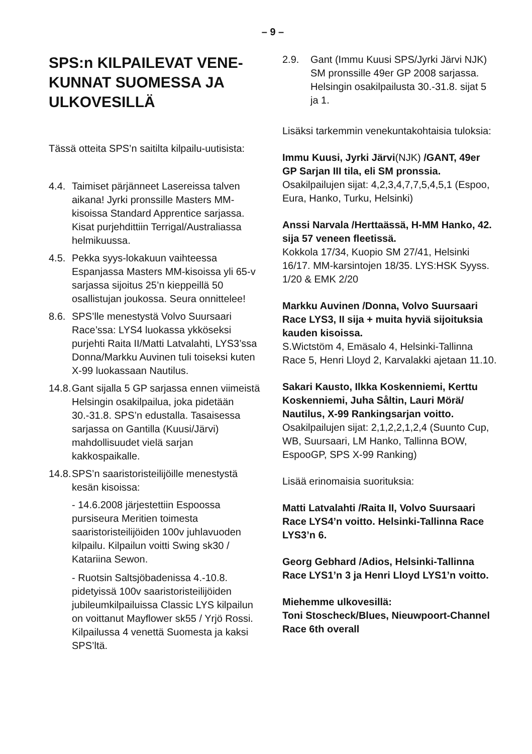– 9 –
SPS:n KILPAILEVAT VENE-KUNNAT SUOMESSA JA ULKOVESILLÄ
Tässä otteita SPS’n saitilta kilpailu-uutisista:
4.4.
Taimiset pärjänneet Lasereissa talven aikana! Jyrki pronssille Masters MM-kisoissa Standard Apprentice sarjassa. Kisat purjehdittiin Terrigal/Australiassa helmikuussa.
4.5.
Pekka syys-lokakuun vaihteessa Espanjassa Masters MM-kisoissa yli 65-v sarjassa sijoitus 25’n kieppeillä 50 osallistujan joukossa. Seura onnittelee!
8.6.
SPS’lle menestystä Volvo Suursaari Race’ssa: LYS4 luokassa ykköseksi purjehti Raita II/Matti Latvalahti, LYS3’ssa Donna/Markku Auvinen tuli toiseksi kuten X-99 luokassaan Nautilus.
14.8.
Gant sijalla 5 GP sarjassa ennen viimeistä Helsingin osakilpailua, joka pidetään 30.-31.8. SPS’n edustalla. Tasaisessa sarjassa on Gantilla (Kuusi/Järvi) mahdollisuudet vielä sarjan kakkospaikalle.
14.8.
SPS’n saaristoristeilijöille menestystä kesän kisoissa:
- 14.6.2008 järjestettiin Espoossa pursiseura Meritien toimesta saaristoristeilijöiden 100v juhlavuoden kilpailu. Kilpailun voitti Swing sk30 / Katariina Sewon.
- Ruotsin Saltsjöbadenissa 4.-10.8. pidetyissä 100v saaristoristeilijöiden jubileumkilpailuissa Classic LYS kilpailun on voittanut Mayflower sk55 / Yrjö Rossi. Kilpailussa 4 venettä Suomesta ja kaksi SPS’ltä.
2.9. Gant (Immu Kuusi SPS/Jyrki Järvi NJK) SM pronssille 49er GP 2008 sarjassa. Helsingin osakilpailusta 30.-31.8. sijat 5 ja 1.
Lisäksi tarkemmin venekuntakohtaisia tuloksia:
Immu Kuusi, Jyrki Järvi(NJK) /GANT, 49er GP Sarjan III tila, eli SM pronssia.
Osakilpailujen sijat: 4,2,3,4,7,7,5,4,5,1 (Espoo, Eura, Hanko, Turku, Helsinki)
Anssi Narvala /Herttaässä, H-MM Hanko, 42. sija 57 veneen fleetissä.
Kokkola 17/34, Kuopio SM 27/41, Helsinki 16/17. MM-karsintojen 18/35. LYS:HSK Syyss. 1/20 & EMK 2/20
Markku Auvinen /Donna, Volvo Suursaari Race LYS3, II sija + muita hyviä sijoituksia kauden kisoissa.
S.Wictstöm 4, Emäsalo 4, Helsinki-Tallinna Race 5, Henri Lloyd 2, Karvalakki ajetaan 11.10.
Sakari Kausto, Ilkka Koskenniemi, Kerttu Koskenniemi, Juha Såltin, Lauri Mörä/ Nautilus, X-99 Rankingsarjan voitto.
Osakilpailujen sijat: 2,1,2,2,1,2,4 (Suunto Cup, WB, Suursaari, LM Hanko, Tallinna BOW, EspooGP, SPS X-99 Ranking)
Lisää erinomaisia suorituksia:
Matti Latvalahti /Raita II, Volvo Suursaari Race LYS4’n voitto. Helsinki-Tallinna Race LYS3’n 6.
Georg Gebhard /Adios, Helsinki-Tallinna Race LYS1’n 3 ja Henri Lloyd LYS1’n voitto.
Miehemme ulkovesillä:
Toni Stoscheck/Blues, Nieuwpoort-Channel Race 6th overall